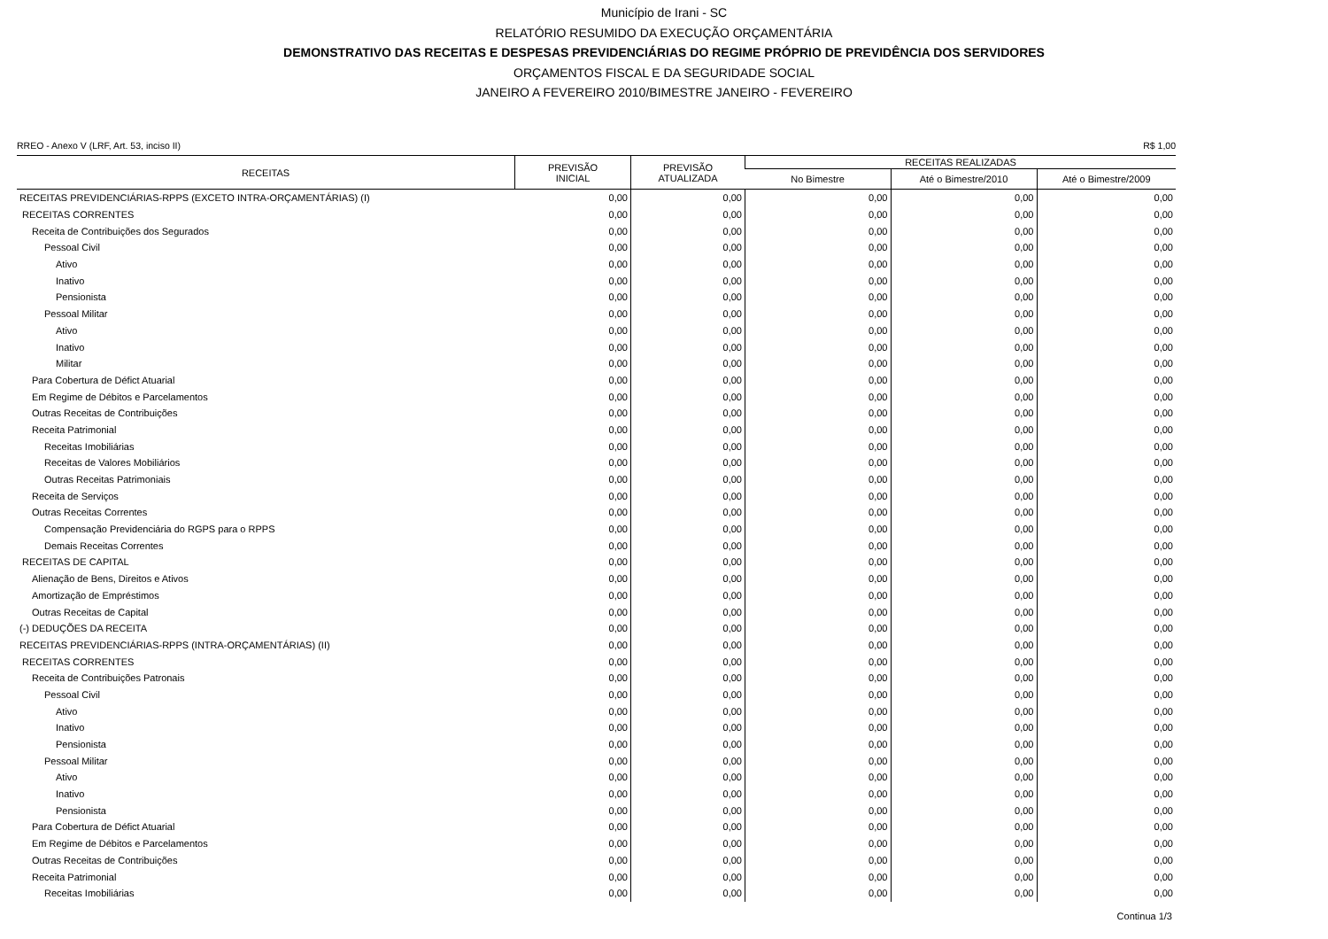Município de Irani - SC
RELATÓRIO RESUMIDO DA EXECUÇÃO ORÇAMENTÁRIA
DEMONSTRATIVO DAS RECEITAS E DESPESAS PREVIDENCIÁRIAS DO REGIME PRÓPRIO DE PREVIDÊNCIA DOS SERVIDORES
ORÇAMENTOS FISCAL E DA SEGURIDADE SOCIAL
JANEIRO A FEVEREIRO 2010/BIMESTRE JANEIRO - FEVEREIRO
RREO - Anexo V (LRF, Art. 53, inciso II) R$ 1,00
| RECEITAS | PREVISÃO INICIAL | PREVISÃO ATUALIZADA | RECEITAS REALIZADAS | | |
| --- | --- | --- | --- | --- | --- |
| | | | No Bimestre | Até o Bimestre/2010 | Até o Bimestre/2009 |
| RECEITAS PREVIDENCIÁRIAS-RPPS (EXCETO INTRA-ORÇAMENTÁRIAS) (I) | 0,00 | 0,00 | 0,00 | 0,00 | 0,00 |
| RECEITAS CORRENTES | 0,00 | 0,00 | 0,00 | 0,00 | 0,00 |
| Receita de Contribuições dos Segurados | 0,00 | 0,00 | 0,00 | 0,00 | 0,00 |
| Pessoal Civil | 0,00 | 0,00 | 0,00 | 0,00 | 0,00 |
| Ativo | 0,00 | 0,00 | 0,00 | 0,00 | 0,00 |
| Inativo | 0,00 | 0,00 | 0,00 | 0,00 | 0,00 |
| Pensionista | 0,00 | 0,00 | 0,00 | 0,00 | 0,00 |
| Pessoal Militar | 0,00 | 0,00 | 0,00 | 0,00 | 0,00 |
| Ativo | 0,00 | 0,00 | 0,00 | 0,00 | 0,00 |
| Inativo | 0,00 | 0,00 | 0,00 | 0,00 | 0,00 |
| Militar | 0,00 | 0,00 | 0,00 | 0,00 | 0,00 |
| Para Cobertura de Défict Atuarial | 0,00 | 0,00 | 0,00 | 0,00 | 0,00 |
| Em Regime de Débitos e Parcelamentos | 0,00 | 0,00 | 0,00 | 0,00 | 0,00 |
| Outras Receitas de Contribuições | 0,00 | 0,00 | 0,00 | 0,00 | 0,00 |
| Receita Patrimonial | 0,00 | 0,00 | 0,00 | 0,00 | 0,00 |
| Receitas Imobiliárias | 0,00 | 0,00 | 0,00 | 0,00 | 0,00 |
| Receitas de Valores Mobiliários | 0,00 | 0,00 | 0,00 | 0,00 | 0,00 |
| Outras Receitas Patrimoniais | 0,00 | 0,00 | 0,00 | 0,00 | 0,00 |
| Receita de Serviços | 0,00 | 0,00 | 0,00 | 0,00 | 0,00 |
| Outras Receitas Correntes | 0,00 | 0,00 | 0,00 | 0,00 | 0,00 |
| Compensação Previdenciária do RGPS para o RPPS | 0,00 | 0,00 | 0,00 | 0,00 | 0,00 |
| Demais Receitas Correntes | 0,00 | 0,00 | 0,00 | 0,00 | 0,00 |
| RECEITAS DE CAPITAL | 0,00 | 0,00 | 0,00 | 0,00 | 0,00 |
| Alienação de Bens, Direitos e Ativos | 0,00 | 0,00 | 0,00 | 0,00 | 0,00 |
| Amortização de Empréstimos | 0,00 | 0,00 | 0,00 | 0,00 | 0,00 |
| Outras Receitas de Capital | 0,00 | 0,00 | 0,00 | 0,00 | 0,00 |
| (-) DEDUÇÕES DA RECEITA | 0,00 | 0,00 | 0,00 | 0,00 | 0,00 |
| RECEITAS PREVIDENCIÁRIAS-RPPS (INTRA-ORÇAMENTÁRIAS) (II) | 0,00 | 0,00 | 0,00 | 0,00 | 0,00 |
| RECEITAS CORRENTES | 0,00 | 0,00 | 0,00 | 0,00 | 0,00 |
| Receita de Contribuições Patronais | 0,00 | 0,00 | 0,00 | 0,00 | 0,00 |
| Pessoal Civil | 0,00 | 0,00 | 0,00 | 0,00 | 0,00 |
| Ativo | 0,00 | 0,00 | 0,00 | 0,00 | 0,00 |
| Inativo | 0,00 | 0,00 | 0,00 | 0,00 | 0,00 |
| Pensionista | 0,00 | 0,00 | 0,00 | 0,00 | 0,00 |
| Pessoal Militar | 0,00 | 0,00 | 0,00 | 0,00 | 0,00 |
| Ativo | 0,00 | 0,00 | 0,00 | 0,00 | 0,00 |
| Inativo | 0,00 | 0,00 | 0,00 | 0,00 | 0,00 |
| Pensionista | 0,00 | 0,00 | 0,00 | 0,00 | 0,00 |
| Para Cobertura de Défict Atuarial | 0,00 | 0,00 | 0,00 | 0,00 | 0,00 |
| Em Regime de Débitos e Parcelamentos | 0,00 | 0,00 | 0,00 | 0,00 | 0,00 |
| Outras Receitas de Contribuições | 0,00 | 0,00 | 0,00 | 0,00 | 0,00 |
| Receita Patrimonial | 0,00 | 0,00 | 0,00 | 0,00 | 0,00 |
| Receitas Imobiliárias | 0,00 | 0,00 | 0,00 | 0,00 | 0,00 |
Continua 1/3